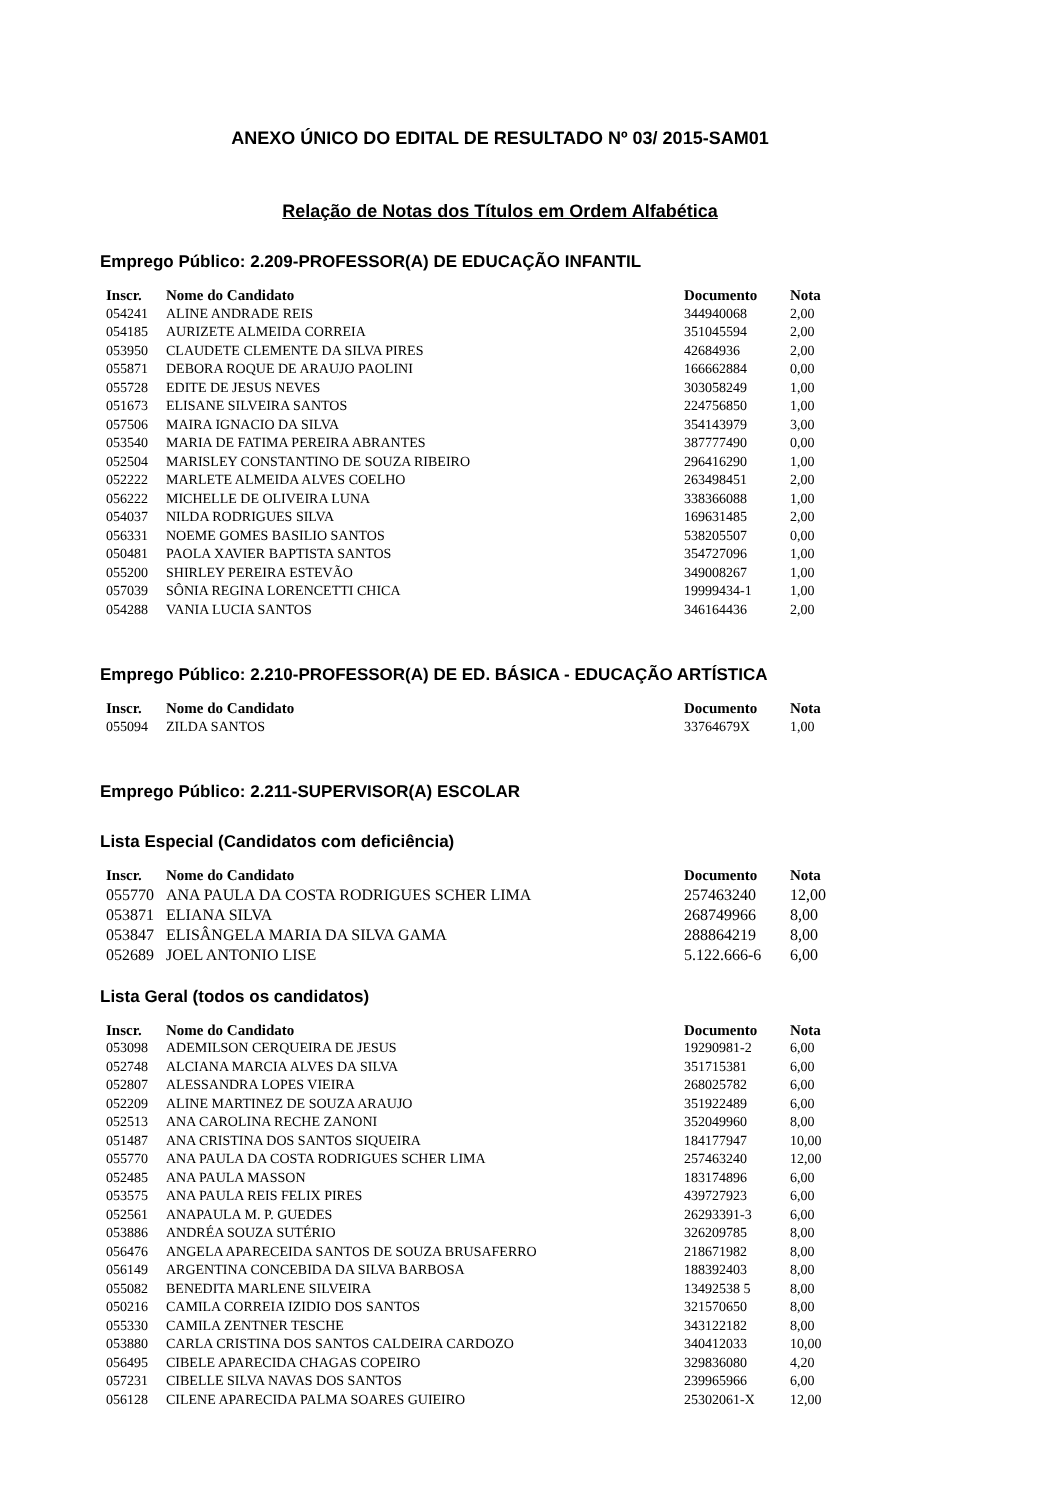ANEXO ÚNICO DO EDITAL DE RESULTADO Nº 03/ 2015-SAM01
Relação de Notas dos Títulos em Ordem Alfabética
Emprego Público: 2.209-PROFESSOR(A) DE EDUCAÇÃO INFANTIL
| Inscr. | Nome do Candidato | Documento | Nota |
| --- | --- | --- | --- |
| 054241 | ALINE ANDRADE REIS | 344940068 | 2,00 |
| 054185 | AURIZETE ALMEIDA CORREIA | 351045594 | 2,00 |
| 053950 | CLAUDETE CLEMENTE DA SILVA PIRES | 42684936 | 2,00 |
| 055871 | DEBORA ROQUE DE ARAUJO PAOLINI | 166662884 | 0,00 |
| 055728 | EDITE DE JESUS NEVES | 303058249 | 1,00 |
| 051673 | ELISANE SILVEIRA SANTOS | 224756850 | 1,00 |
| 057506 | MAIRA IGNACIO DA SILVA | 354143979 | 3,00 |
| 053540 | MARIA DE FATIMA PEREIRA ABRANTES | 387777490 | 0,00 |
| 052504 | MARISLEY CONSTANTINO DE SOUZA RIBEIRO | 296416290 | 1,00 |
| 052222 | MARLETE ALMEIDA ALVES COELHO | 263498451 | 2,00 |
| 056222 | MICHELLE DE OLIVEIRA LUNA | 338366088 | 1,00 |
| 054037 | NILDA RODRIGUES SILVA | 169631485 | 2,00 |
| 056331 | NOEME GOMES BASILIO SANTOS | 538205507 | 0,00 |
| 050481 | PAOLA XAVIER BAPTISTA SANTOS | 354727096 | 1,00 |
| 055200 | SHIRLEY PEREIRA ESTEVÃO | 349008267 | 1,00 |
| 057039 | SÔNIA REGINA LORENCETTI CHICA | 19999434-1 | 1,00 |
| 054288 | VANIA LUCIA SANTOS | 346164436 | 2,00 |
Emprego Público: 2.210-PROFESSOR(A) DE ED. BÁSICA - EDUCAÇÃO ARTÍSTICA
| Inscr. | Nome do Candidato | Documento | Nota |
| --- | --- | --- | --- |
| 055094 | ZILDA SANTOS | 33764679X | 1,00 |
Emprego Público: 2.211-SUPERVISOR(A) ESCOLAR
Lista Especial (Candidatos com deficiência)
| Inscr. | Nome do Candidato | Documento | Nota |
| --- | --- | --- | --- |
| 055770 | ANA PAULA DA COSTA RODRIGUES SCHER LIMA | 257463240 | 12,00 |
| 053871 | ELIANA SILVA | 268749966 | 8,00 |
| 053847 | ELISÂNGELA MARIA DA SILVA GAMA | 288864219 | 8,00 |
| 052689 | JOEL ANTONIO LISE | 5.122.666-6 | 6,00 |
Lista Geral (todos os candidatos)
| Inscr. | Nome do Candidato | Documento | Nota |
| --- | --- | --- | --- |
| 053098 | ADEMILSON CERQUEIRA DE JESUS | 19290981-2 | 6,00 |
| 052748 | ALCIANA MARCIA ALVES DA SILVA | 351715381 | 6,00 |
| 052807 | ALESSANDRA LOPES VIEIRA | 268025782 | 6,00 |
| 052209 | ALINE MARTINEZ DE SOUZA ARAUJO | 351922489 | 6,00 |
| 052513 | ANA CAROLINA RECHE ZANONI | 352049960 | 8,00 |
| 051487 | ANA CRISTINA DOS SANTOS SIQUEIRA | 184177947 | 10,00 |
| 055770 | ANA PAULA DA COSTA RODRIGUES SCHER LIMA | 257463240 | 12,00 |
| 052485 | ANA PAULA MASSON | 183174896 | 6,00 |
| 053575 | ANA PAULA REIS FELIX PIRES | 439727923 | 6,00 |
| 052561 | ANAPAULA M. P. GUEDES | 26293391-3 | 6,00 |
| 053886 | ANDRÉA SOUZA SUTÉRIO | 326209785 | 8,00 |
| 056476 | ANGELA APARECEIDA SANTOS DE SOUZA BRUSAFERRO | 218671982 | 8,00 |
| 056149 | ARGENTINA CONCEBIDA DA SILVA BARBOSA | 188392403 | 8,00 |
| 055082 | BENEDITA MARLENE SILVEIRA | 13492538 5 | 8,00 |
| 050216 | CAMILA CORREIA IZIDIO DOS SANTOS | 321570650 | 8,00 |
| 055330 | CAMILA ZENTNER TESCHE | 343122182 | 8,00 |
| 053880 | CARLA CRISTINA DOS SANTOS CALDEIRA CARDOZO | 340412033 | 10,00 |
| 056495 | CIBELE APARECIDA CHAGAS COPEIRO | 329836080 | 4,20 |
| 057231 | CIBELLE SILVA NAVAS DOS SANTOS | 239965966 | 6,00 |
| 056128 | CILENE APARECIDA PALMA SOARES GUIEIRO | 25302061-X | 12,00 |